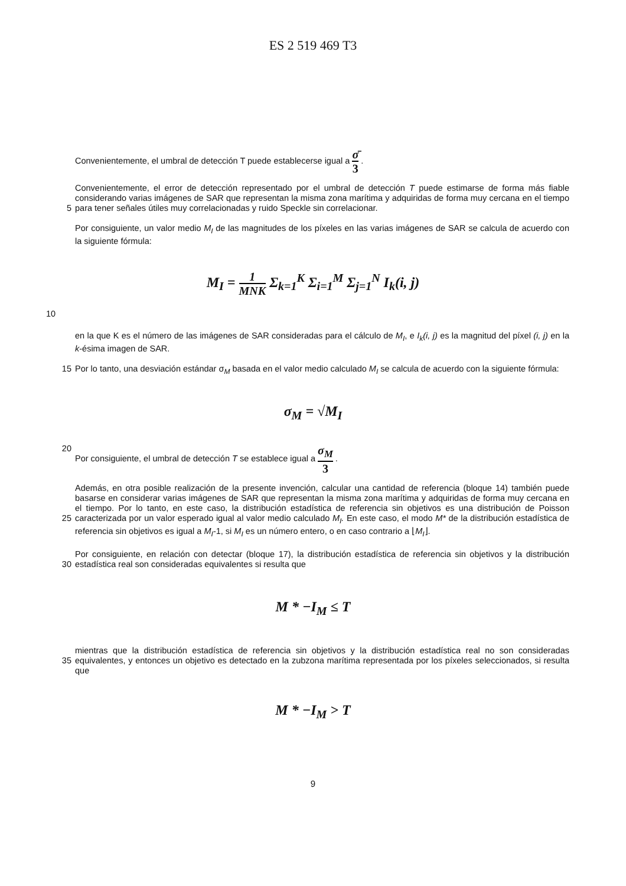ES 2 519 469 T3
Convenientemente, el umbral de detección T puede establecerse igual a σ̄ 3 .
5 Convenientemente, el error de detección representado por el umbral de detección T puede estimarse de forma más fiable considerando varias imágenes de SAR que representan la misma zona marítima y adquiridas de forma muy cercana en el tiempo para tener señales útiles muy correlacionadas y ruido Speckle sin correlacionar.
Por consiguiente, un valor medio M<sub>I</sub> de las magnitudes de los píxeles en las varias imágenes de SAR se calcula de acuerdo con la siguiente fórmula:
M<sub>I</sub> = 1 MNK Σ<sub>k=1</sub><sup>K</sup> Σ<sub>i=1</sub><sup>M</sup> Σ<sub>j=1</sub><sup>N</sup> I<sub>k</sub>(i, j)
10
en la que K es el número de las imágenes de SAR consideradas para el cálculo de M<sub>I</sub>, e I<sub>k</sub>(i, j) es la magnitud del píxel (i, j) en la k-ésima imagen de SAR.
15 Por lo tanto, una desviación estándar σ<sub>M</sub> basada en el valor medio calculado M<sub>I</sub> se calcula de acuerdo con la siguiente fórmula:
σ<sub>M</sub> = √M<sub>I</sub>
20 Por consiguiente, el umbral de detección T se establece igual a σ<sub>M</sub> 3 .
25 Además, en otra posible realización de la presente invención, calcular una cantidad de referencia (bloque 14) también puede basarse en considerar varias imágenes de SAR que representan la misma zona marítima y adquiridas de forma muy cercana en el tiempo. Por lo tanto, en este caso, la distribución estadística de referencia sin objetivos es una distribución de Poisson caracterizada por un valor esperado igual al valor medio calculado M<sub>I</sub>. En este caso, el modo M* de la distribución estadística de referencia sin objetivos es igual a M<sub>I</sub>-1, si M<sub>I</sub> es un número entero, o en caso contrario a ⌊M<sub>I</sub>⌋.
30 Por consiguiente, en relación con detectar (bloque 17), la distribución estadística de referencia sin objetivos y la distribución estadística real son consideradas equivalentes si resulta que
M * −I<sub>M</sub> ≤ T
35 mientras que la distribución estadística de referencia sin objetivos y la distribución estadística real no son consideradas equivalentes, y entonces un objetivo es detectado en la zubzona marítima representada por los píxeles seleccionados, si resulta que
M * −I<sub>M</sub> > T
9